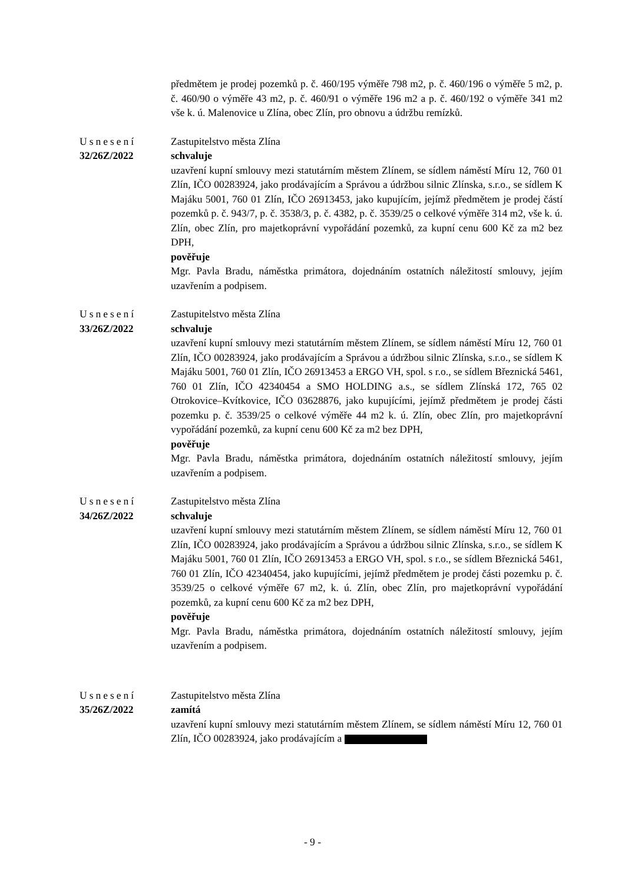předmětem je prodej pozemků p. č. 460/195 výměře 798 m2, p. č. 460/196 o výměře 5 m2, p. č. 460/90 o výměře 43 m2, p. č. 460/91 o výměře 196 m2 a p. č. 460/192 o výměře 341 m2 vše k. ú. Malenovice u Zlína, obec Zlín, pro obnovu a údržbu remízků.
Usnesení
32/26Z/2022
Zastupitelstvo města Zlína
schvaluje
uzavření kupní smlouvy mezi statutárním městem Zlínem, se sídlem náměstí Míru 12, 760 01 Zlín, IČO 00283924, jako prodávajícím a Správou a údržbou silnic Zlínska, s.r.o., se sídlem K Majáku 5001, 760 01 Zlín, IČO 26913453, jako kupujícím, jejímž předmětem je prodej částí pozemků p. č. 943/7, p. č. 3538/3, p. č. 4382, p. č. 3539/25 o celkové výměře 314 m2, vše k. ú. Zlín, obec Zlín, pro majetkoprávní vypořádání pozemků, za kupní cenu 600 Kč za m2 bez DPH,
pověřuje
Mgr. Pavla Bradu, náměstka primátora, dojednáním ostatních náležitostí smlouvy, jejím uzavřením a podpisem.
Usnesení
33/26Z/2022
Zastupitelstvo města Zlína
schvaluje
uzavření kupní smlouvy mezi statutárním městem Zlínem, se sídlem náměstí Míru 12, 760 01 Zlín, IČO 00283924, jako prodávajícím a Správou a údržbou silnic Zlínska, s.r.o., se sídlem K Majáku 5001, 760 01 Zlín, IČO 26913453 a ERGO VH, spol. s r.o., se sídlem Březnická 5461, 760 01 Zlín, IČO 42340454 a SMO HOLDING a.s., se sídlem Zlínská 172, 765 02 Otrokovice–Kvítkovice, IČO 03628876, jako kupujícími, jejímž předmětem je prodej části pozemku p. č. 3539/25 o celkové výměře 44 m2 k. ú. Zlín, obec Zlín, pro majetkoprávní vypořádání pozemků, za kupní cenu 600 Kč za m2 bez DPH,
pověřuje
Mgr. Pavla Bradu, náměstka primátora, dojednáním ostatních náležitostí smlouvy, jejím uzavřením a podpisem.
Usnesení
34/26Z/2022
Zastupitelstvo města Zlína
schvaluje
uzavření kupní smlouvy mezi statutárním městem Zlínem, se sídlem náměstí Míru 12, 760 01 Zlín, IČO 00283924, jako prodávajícím a Správou a údržbou silnic Zlínska, s.r.o., se sídlem K Majáku 5001, 760 01 Zlín, IČO 26913453 a ERGO VH, spol. s r.o., se sídlem Březnická 5461, 760 01 Zlín, IČO 42340454, jako kupujícími, jejímž předmětem je prodej části pozemku p. č. 3539/25 o celkové výměře 67 m2, k. ú. Zlín, obec Zlín, pro majetkoprávní vypořádání pozemků, za kupní cenu 600 Kč za m2 bez DPH,
pověřuje
Mgr. Pavla Bradu, náměstka primátora, dojednáním ostatních náležitostí smlouvy, jejím uzavřením a podpisem.
Usnesení
35/26Z/2022
Zastupitelstvo města Zlína
zamítá
uzavření kupní smlouvy mezi statutárním městem Zlínem, se sídlem náměstí Míru 12, 760 01 Zlín, IČO 00283924, jako prodávajícím a
- 9 -